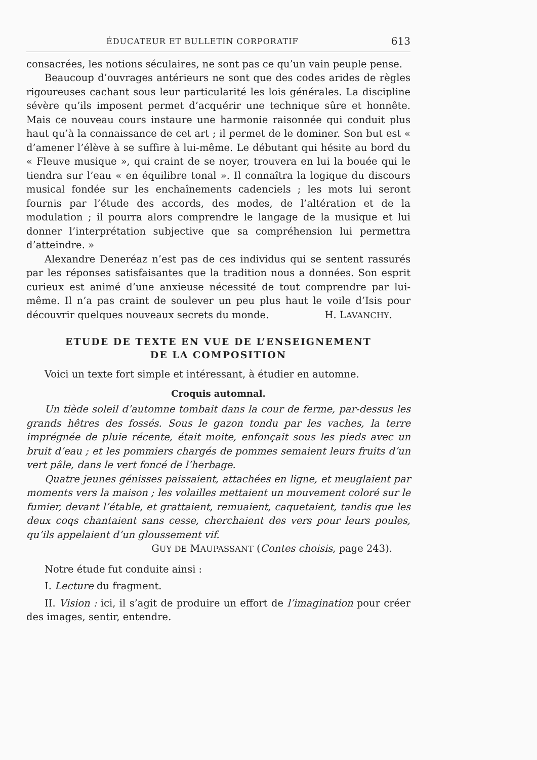ÉDUCATEUR ET BULLETIN CORPORATIF 613
consacrées, les notions séculaires, ne sont pas ce qu’un vain peuple pense.
Beaucoup d’ouvrages antérieurs ne sont que des codes arides de règles rigoureuses cachant sous leur particularité les lois générales. La discipline sévère qu’ils imposent permet d’acquérir une technique sûre et honnête. Mais ce nouveau cours instaure une harmonie raisonnée qui conduit plus haut qu’à la connaissance de cet art ; il permet de le dominer. Son but est « d’amener l’élève à se suffire à lui-même. Le débutant qui hésite au bord du « Fleuve musique », qui craint de se noyer, trouvera en lui la bouée qui le tiendra sur l’eau « en équilibre tonal ». Il connaîtra la logique du discours musical fondée sur les enchaînements cadenciels ; les mots lui seront fournis par l’étude des accords, des modes, de l’altération et de la modulation ; il pourra alors comprendre le langage de la musique et lui donner l’interprétation subjective que sa compréhension lui permettra d’atteindre. »
Alexandre Deneréaz n’est pas de ces individus qui se sentent rassurés par les réponses satisfaisantes que la tradition nous a données. Son esprit curieux est animé d’une anxieuse nécessité de tout comprendre par lui-même. Il n’a pas craint de soulever un peu plus haut le voile d’Isis pour découvrir quelques nouveaux secrets du monde. H. LAVANCHY.
ETUDE DE TEXTE EN VUE DE L’ENSEIGNEMENT
DE LA COMPOSITION
Voici un texte fort simple et intéressant, à étudier en automne.
Croquis automnal.
Un tiède soleil d’automne tombait dans la cour de ferme, par-dessus les grands hêtres des fossés. Sous le gazon tondu par les vaches, la terre imprégnée de pluie récente, était moite, enfonçait sous les pieds avec un bruit d’eau ; et les pommiers chargés de pommes semaient leurs fruits d’un vert pâle, dans le vert foncé de l’herbage.
Quatre jeunes génisses paissaient, attachées en ligne, et meuglaient par moments vers la maison ; les volailles mettaient un mouvement coloré sur le fumier, devant l’étable, et grattaient, remuaient, caquetaient, tandis que les deux coqs chantaient sans cesse, cherchaient des vers pour leurs poules, qu’ils appelaient d’un gloussement vif.
GUY DE MAUPASSANT (Contes choisis, page 243).
Notre étude fut conduite ainsi :
I. Lecture du fragment.
II. Vision : ici, il s’agit de produire un effort de l’imagination pour créer des images, sentir, entendre.